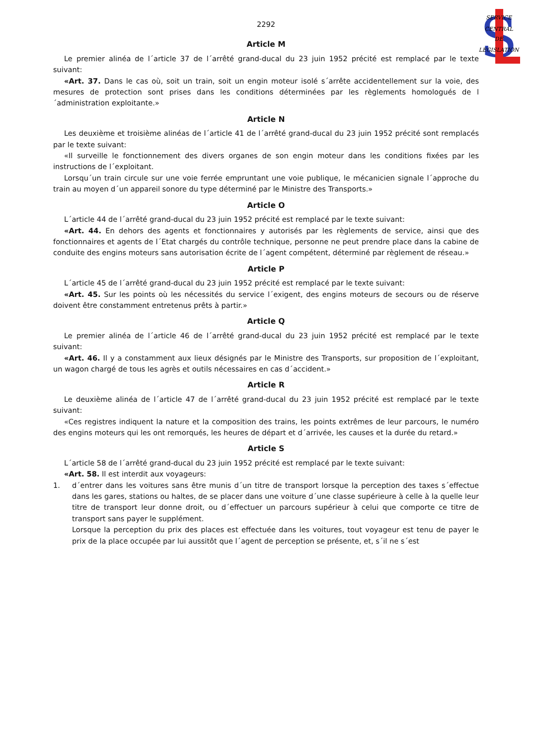S
SERVICE
CENTRAL
DE
LEGISLATION
2292
Article M
Le premier alinéa de l´article 37 de l´arrêté grand-ducal du 23 juin 1952 précité est remplacé par le texte suivant:
«Art. 37. Dans le cas où, soit un train, soit un engin moteur isolé s´arrête accidentellement sur la voie, des mesures de protection sont prises dans les conditions déterminées par les règlements homologués de l´administration exploitante.»
Article N
Les deuxième et troisième alinéas de l´article 41 de l´arrêté grand-ducal du 23 juin 1952 précité sont remplacés par le texte suivant:
«Il surveille le fonctionnement des divers organes de son engin moteur dans les conditions fixées par les instructions de l´exploitant.
Lorsqu´un train circule sur une voie ferrée empruntant une voie publique, le mécanicien signale l´approche du train au moyen d´un appareil sonore du type déterminé par le Ministre des Transports.»
Article O
L´article 44 de l´arrêté grand-ducal du 23 juin 1952 précité est remplacé par le texte suivant:
«Art. 44. En dehors des agents et fonctionnaires y autorisés par les règlements de service, ainsi que des fonctionnaires et agents de l´Etat chargés du contrôle technique, personne ne peut prendre place dans la cabine de conduite des engins moteurs sans autorisation écrite de l´agent compétent, déterminé par règlement de réseau.»
Article P
L´article 45 de l´arrêté grand-ducal du 23 juin 1952 précité est remplacé par le texte suivant:
«Art. 45. Sur les points où les nécessités du service l´exigent, des engins moteurs de secours ou de réserve doivent être constamment entretenus prêts à partir.»
Article Q
Le premier alinéa de l´article 46 de l´arrêté grand-ducal du 23 juin 1952 précité est remplacé par le texte suivant:
«Art. 46. Il y a constamment aux lieux désignés par le Ministre des Transports, sur proposition de l´exploitant, un wagon chargé de tous les agrès et outils nécessaires en cas d´accident.»
Article R
Le deuxième alinéa de l´article 47 de l´arrêté grand-ducal du 23 juin 1952 précité est remplacé par le texte suivant:
«Ces registres indiquent la nature et la composition des trains, les points extrêmes de leur parcours, le numéro des engins moteurs qui les ont remorqués, les heures de départ et d´arrivée, les causes et la durée du retard.»
Article S
L´article 58 de l´arrêté grand-ducal du 23 juin 1952 précité est remplacé par le texte suivant:
«Art. 58. Il est interdit aux voyageurs:
1. d´entrer dans les voitures sans être munis d´un titre de transport lorsque la perception des taxes s´effectue dans les gares, stations ou haltes, de se placer dans une voiture d´une classe supérieure à celle à la quelle leur titre de transport leur donne droit, ou d´effectuer un parcours supérieur à celui que comporte ce titre de transport sans payer le supplément.
Lorsque la perception du prix des places est effectuée dans les voitures, tout voyageur est tenu de payer le prix de la place occupée par lui aussitôt que l´agent de perception se présente, et, s´il ne s´est